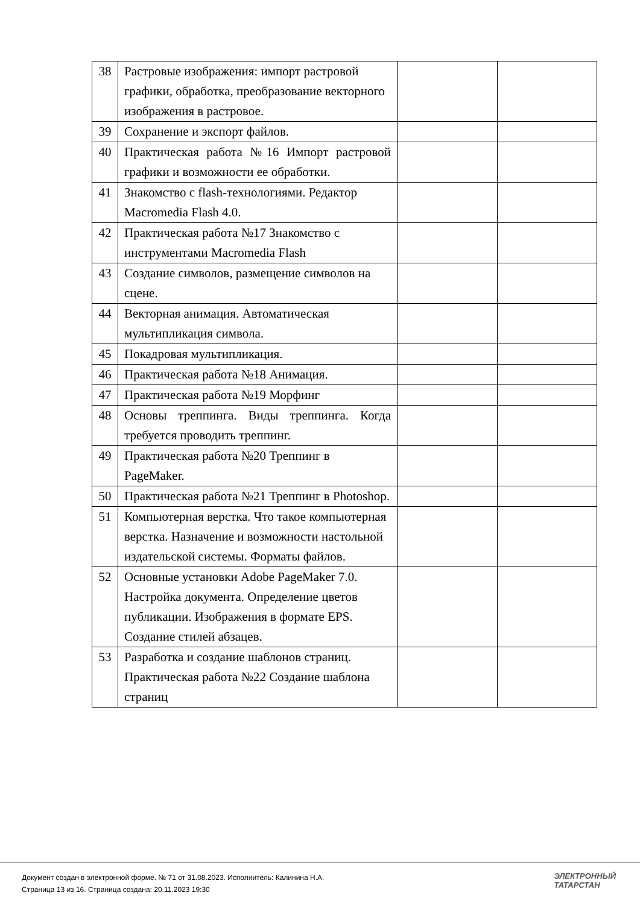| 38 | Растровые изображения: импорт растровой графики, обработка, преобразование векторного изображения в растровое. | | |
| 39 | Сохранение и экспорт файлов. | | |
| 40 | Практическая работа №16 Импорт растровой графики и возможности ее обработки. | | |
| 41 | Знакомство с flash-технологиями. Редактор Macromedia Flash 4.0. | | |
| 42 | Практическая работа №17 Знакомство с инструментами Macromedia Flash | | |
| 43 | Создание символов, размещение символов на сцене. | | |
| 44 | Векторная анимация. Автоматическая мультипликация символа. | | |
| 45 | Покадровая мультипликация. | | |
| 46 | Практическая работа №18 Анимация. | | |
| 47 | Практическая работа №19 Морфинг | | |
| 48 | Основы треппинга. Виды треппинга. Когда требуется проводить треппинг. | | |
| 49 | Практическая работа №20 Треппинг в PageMaker. | | |
| 50 | Практическая работа №21 Треппинг в Photoshop. | | |
| 51 | Компьютерная верстка. Что такое компьютерная верстка. Назначение и возможности настольной издательской системы. Форматы файлов. | | |
| 52 | Основные установки Adobe PageMaker 7.0. Настройка документа. Определение цветов публикации. Изображения в формате EPS. Создание стилей абзацев. | | |
| 53 | Разработка и создание шаблонов страниц. Практическая работа №22 Создание шаблона страниц | | |
Документ создан в электронной форме. № 71 от 31.08.2023. Исполнитель: Калинина Н.А.
Страница 13 из 16. Страница создана: 20.11.2023 19:30
ЭЛЕКТРОННЫЙ
ТАТАРСТАН